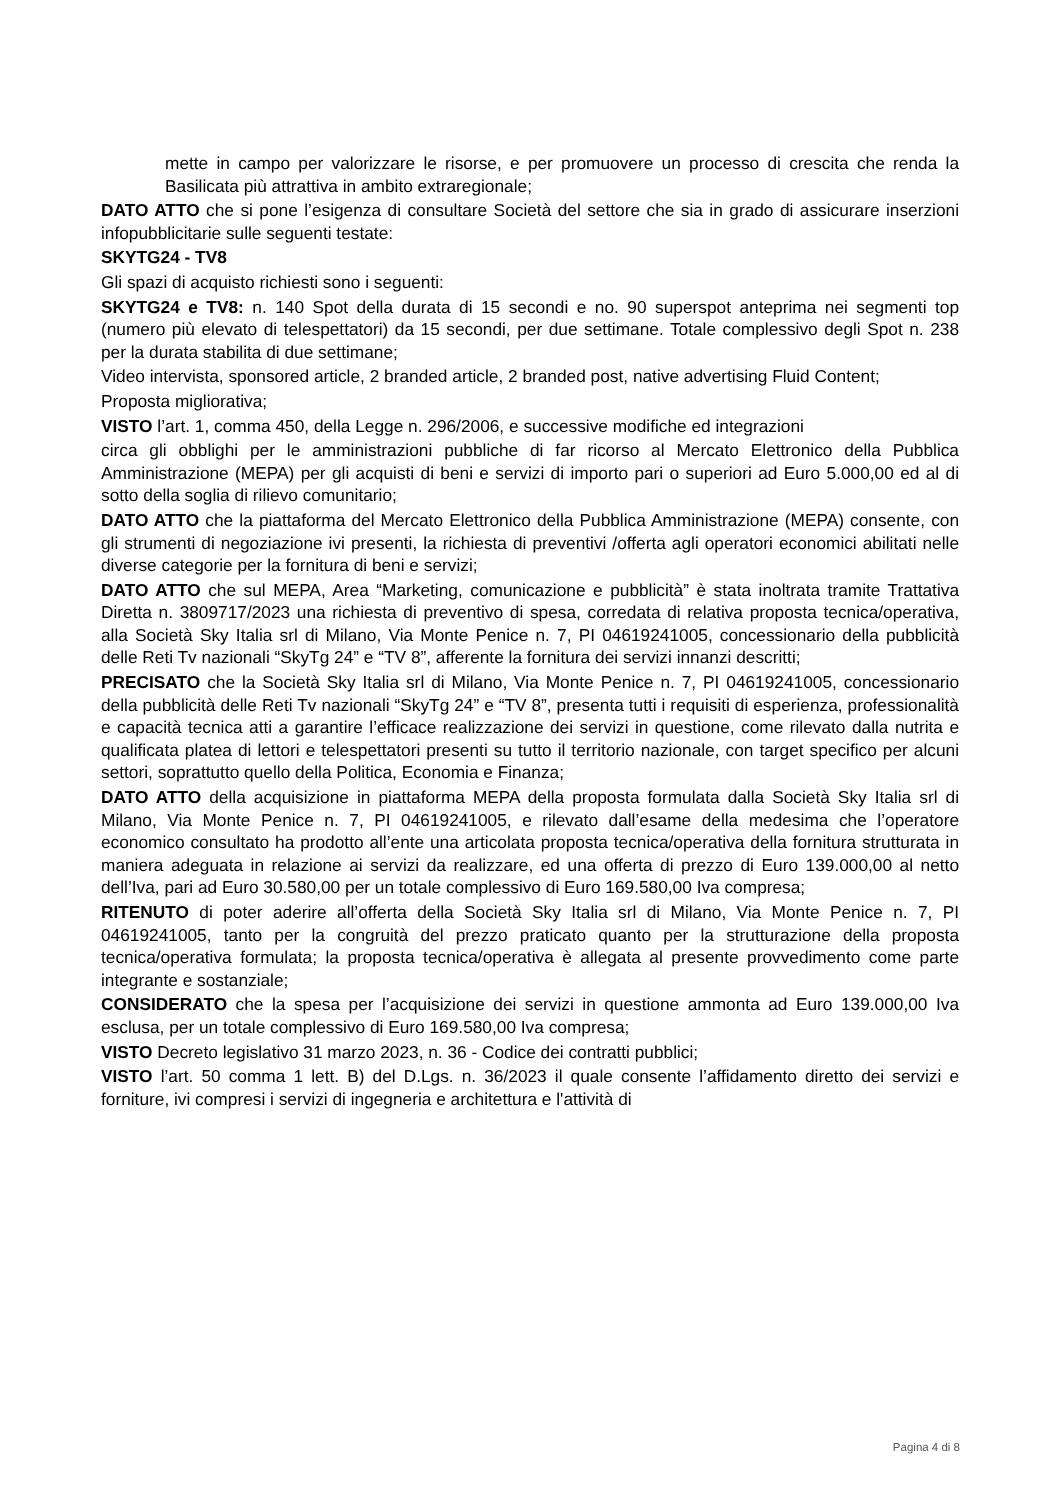mette in campo per valorizzare le risorse, e per promuovere un processo di crescita che renda la Basilicata più attrattiva in ambito extraregionale;
DATO ATTO che si pone l’esigenza di consultare Società del settore che sia in grado di assicurare inserzioni infopubblicitarie sulle seguenti testate:
SKYTG24 - TV8
Gli spazi di acquisto richiesti sono i seguenti:
SKYTG24 e TV8: n. 140 Spot della durata di 15 secondi e no. 90 superspot anteprima nei segmenti top (numero più elevato di telespettatori) da 15 secondi, per due settimane. Totale complessivo degli Spot n. 238 per la durata stabilita di due settimane;
Video intervista, sponsored article, 2 branded article, 2 branded post, native advertising Fluid Content;
Proposta migliorativa;
VISTO l’art. 1, comma 450, della Legge n. 296/2006, e successive modifiche ed integrazioni
circa gli obblighi per le amministrazioni pubbliche di far ricorso al Mercato Elettronico della Pubblica Amministrazione (MEPA) per gli acquisti di beni e servizi di importo pari o superiori ad Euro 5.000,00 ed al di sotto della soglia di rilievo comunitario;
DATO ATTO che la piattaforma del Mercato Elettronico della Pubblica Amministrazione (MEPA) consente, con gli strumenti di negoziazione ivi presenti, la richiesta di preventivi /offerta agli operatori economici abilitati nelle diverse categorie per la fornitura di beni e servizi;
DATO ATTO che sul MEPA, Area “Marketing, comunicazione e pubblicità” è stata inoltrata tramite Trattativa Diretta n. 3809717/2023 una richiesta di preventivo di spesa, corredata di relativa proposta tecnica/operativa, alla Società Sky Italia srl di Milano, Via Monte Penice n. 7, PI 04619241005, concessionario della pubblicità delle Reti Tv nazionali “SkyTg 24” e “TV 8”, afferente la fornitura dei servizi innanzi descritti;
PRECISATO che la Società Sky Italia srl di Milano, Via Monte Penice n. 7, PI 04619241005, concessionario della pubblicità delle Reti Tv nazionali “SkyTg 24” e “TV 8”, presenta tutti i requisiti di esperienza, professionalità e capacità tecnica atti a garantire l’efficace realizzazione dei servizi in questione, come rilevato dalla nutrita e qualificata platea di lettori e telespettatori presenti su tutto il territorio nazionale, con target specifico per alcuni settori, soprattutto quello della Politica, Economia e Finanza;
DATO ATTO della acquisizione in piattaforma MEPA della proposta formulata dalla Società Sky Italia srl di Milano, Via Monte Penice n. 7, PI 04619241005, e rilevato dall’esame della medesima che l’operatore economico consultato ha prodotto all’ente una articolata proposta tecnica/operativa della fornitura strutturata in maniera adeguata in relazione ai servizi da realizzare, ed una offerta di prezzo di Euro 139.000,00 al netto dell’Iva, pari ad Euro 30.580,00 per un totale complessivo di Euro 169.580,00 Iva compresa;
RITENUTO di poter aderire all’offerta della Società Sky Italia srl di Milano, Via Monte Penice n. 7, PI 04619241005, tanto per la congruità del prezzo praticato quanto per la strutturazione della proposta tecnica/operativa formulata; la proposta tecnica/operativa è allegata al presente provvedimento come parte integrante e sostanziale;
CONSIDERATO che la spesa per l’acquisizione dei servizi in questione ammonta ad Euro 139.000,00 Iva esclusa, per un totale complessivo di Euro 169.580,00 Iva compresa;
VISTO Decreto legislativo 31 marzo 2023, n. 36 - Codice dei contratti pubblici;
VISTO l’art. 50 comma 1 lett. B) del D.Lgs. n. 36/2023 il quale consente l’affidamento diretto dei servizi e forniture, ivi compresi i servizi di ingegneria e architettura e l'attività di
Pagina 4 di 8